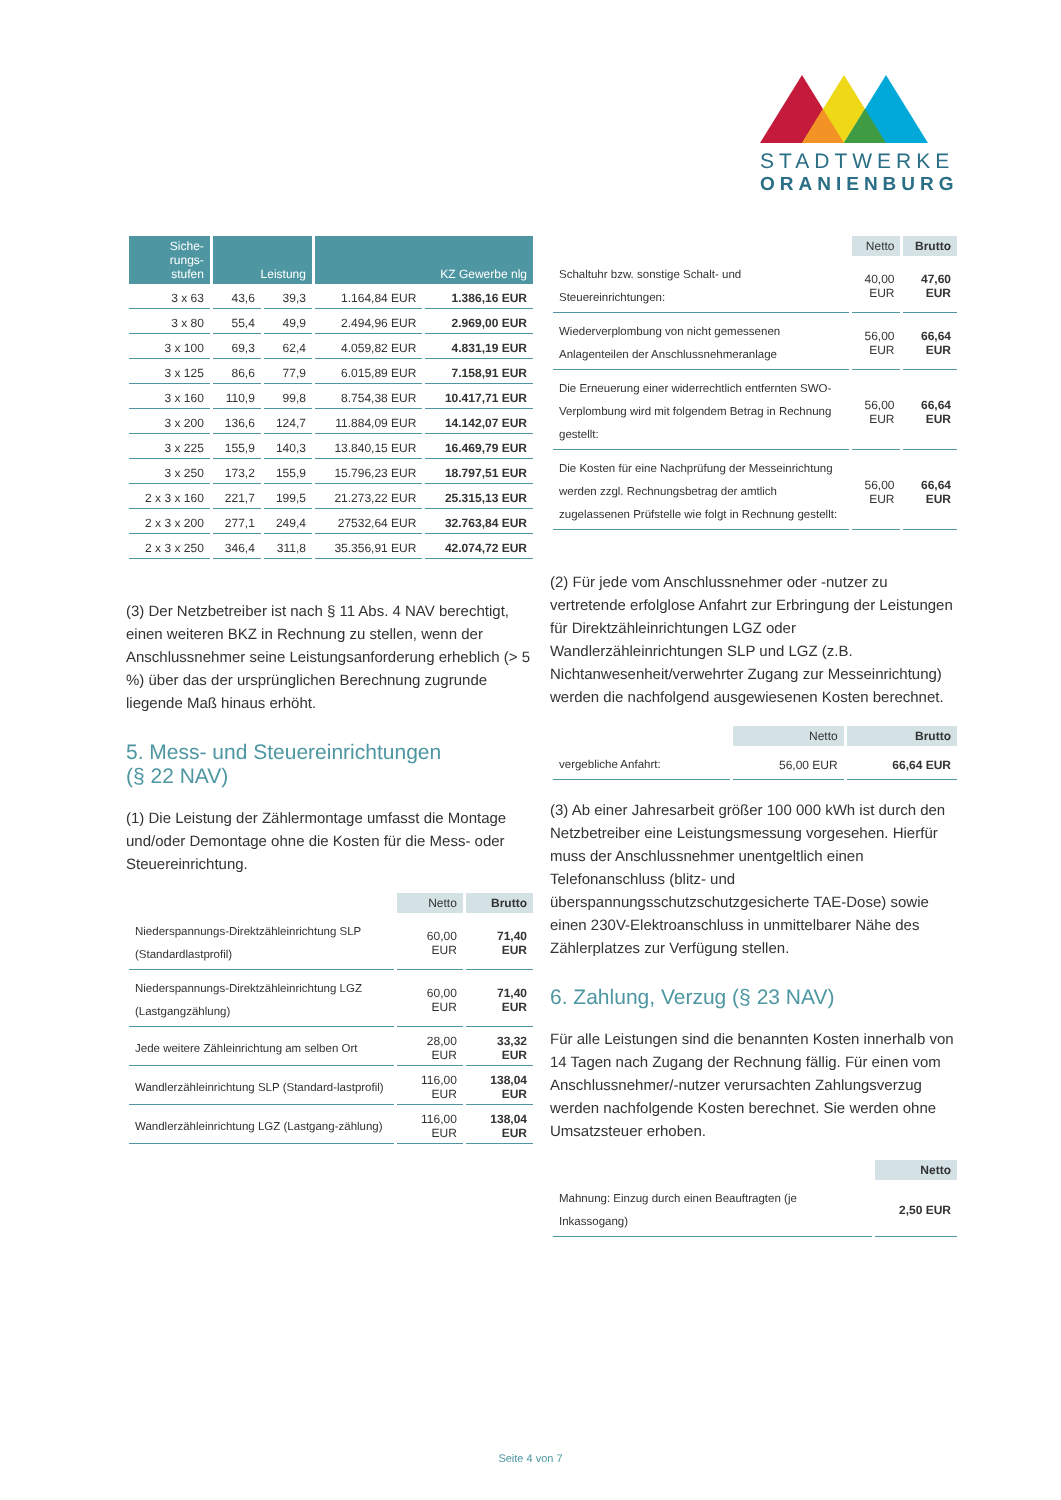STADTWERKE
ORANIENBURG
| Siche- rungs- stufen | Leistung | | KZ Gewerbe nlg | |
| --- | --- | --- | --- | --- |
| 3 x 63 | 43,6 | 39,3 | 1.164,84 EUR | 1.386,16 EUR |
| 3 x 80 | 55,4 | 49,9 | 2.494,96 EUR | 2.969,00 EUR |
| 3 x 100 | 69,3 | 62,4 | 4.059,82 EUR | 4.831,19 EUR |
| 3 x 125 | 86,6 | 77,9 | 6.015,89 EUR | 7.158,91 EUR |
| 3 x 160 | 110,9 | 99,8 | 8.754,38 EUR | 10.417,71 EUR |
| 3 x 200 | 136,6 | 124,7 | 11.884,09 EUR | 14.142,07 EUR |
| 3 x 225 | 155,9 | 140,3 | 13.840,15 EUR | 16.469,79 EUR |
| 3 x 250 | 173,2 | 155,9 | 15.796,23 EUR | 18.797,51 EUR |
| 2 x 3 x 160 | 221,7 | 199,5 | 21.273,22 EUR | 25.315,13 EUR |
| 2 x 3 x 200 | 277,1 | 249,4 | 27532,64 EUR | 32.763,84 EUR |
| 2 x 3 x 250 | 346,4 | 311,8 | 35.356,91 EUR | 42.074,72 EUR |
(3) Der Netzbetreiber ist nach § 11 Abs. 4 NAV berechtigt, einen weiteren BKZ in Rechnung zu stellen, wenn der Anschlussnehmer seine Leistungsanforderung erheblich (> 5 %) über das der ursprünglichen Berechnung zugrunde liegende Maß hinaus erhöht.
5. Mess- und Steuereinrichtungen
(§ 22 NAV)
(1) Die Leistung der Zählermontage umfasst die Montage und/oder Demontage ohne die Kosten für die Mess- oder Steuereinrichtung.
| | Netto | Brutto |
| Niederspannungs-Direktzähleinrichtung SLP (Standardlastprofil) | 60,00 EUR | 71,40 EUR |
| Niederspannungs-Direktzähleinrichtung LGZ (Lastgangzählung) | 60,00 EUR | 71,40 EUR |
| Jede weitere Zähleinrichtung am selben Ort | 28,00 EUR | 33,32 EUR |
| Wandlerzähleinrichtung SLP (Standard-lastprofil) | 116,00 EUR | 138,04 EUR |
| Wandlerzähleinrichtung LGZ (Lastgang-zählung) | 116,00 EUR | 138,04 EUR |
| | Netto | Brutto |
| Schaltuhr bzw. sonstige Schalt- und Steuereinrichtungen: | 40,00 EUR | 47,60 EUR |
| Wiederverplombung von nicht gemessenen Anlagenteilen der Anschlussnehmeranlage | 56,00 EUR | 66,64 EUR |
| Die Erneuerung einer widerrechtlich entfernten SWO-Verplombung wird mit folgendem Betrag in Rechnung gestellt: | 56,00 EUR | 66,64 EUR |
| Die Kosten für eine Nachprüfung der Messeinrichtung werden zzgl. Rechnungsbetrag der amtlich zugelassenen Prüfstelle wie folgt in Rechnung gestellt: | 56,00 EUR | 66,64 EUR |
(2) Für jede vom Anschlussnehmer oder -nutzer zu vertretende erfolglose Anfahrt zur Erbringung der Leistungen für Direktzähleinrichtungen LGZ oder Wandlerzähleinrichtungen SLP und LGZ (z.B. Nichtanwesenheit/verwehrter Zugang zur Messeinrichtung) werden die nachfolgend ausgewiesenen Kosten berechnet.
| | Netto | Brutto |
| vergebliche Anfahrt: | 56,00 EUR | 66,64 EUR |
(3) Ab einer Jahresarbeit größer 100 000 kWh ist durch den Netzbetreiber eine Leistungsmessung vorgesehen. Hierfür muss der Anschlussnehmer unentgeltlich einen Telefonanschluss (blitz- und überspannungsschutzschutzgesicherte TAE-Dose) sowie einen 230V-Elektroanschluss in unmittelbarer Nähe des Zählerplatzes zur Verfügung stellen.
6. Zahlung, Verzug (§ 23 NAV)
Für alle Leistungen sind die benannten Kosten innerhalb von 14 Tagen nach Zugang der Rechnung fällig. Für einen vom Anschlussnehmer/-nutzer verursachten Zahlungsverzug werden nachfolgende Kosten berechnet. Sie werden ohne Umsatzsteuer erhoben.
| | Netto |
| Mahnung: Einzug durch einen Beauftragten (je Inkassogang) | 2,50 EUR |
Seite 4 von 7